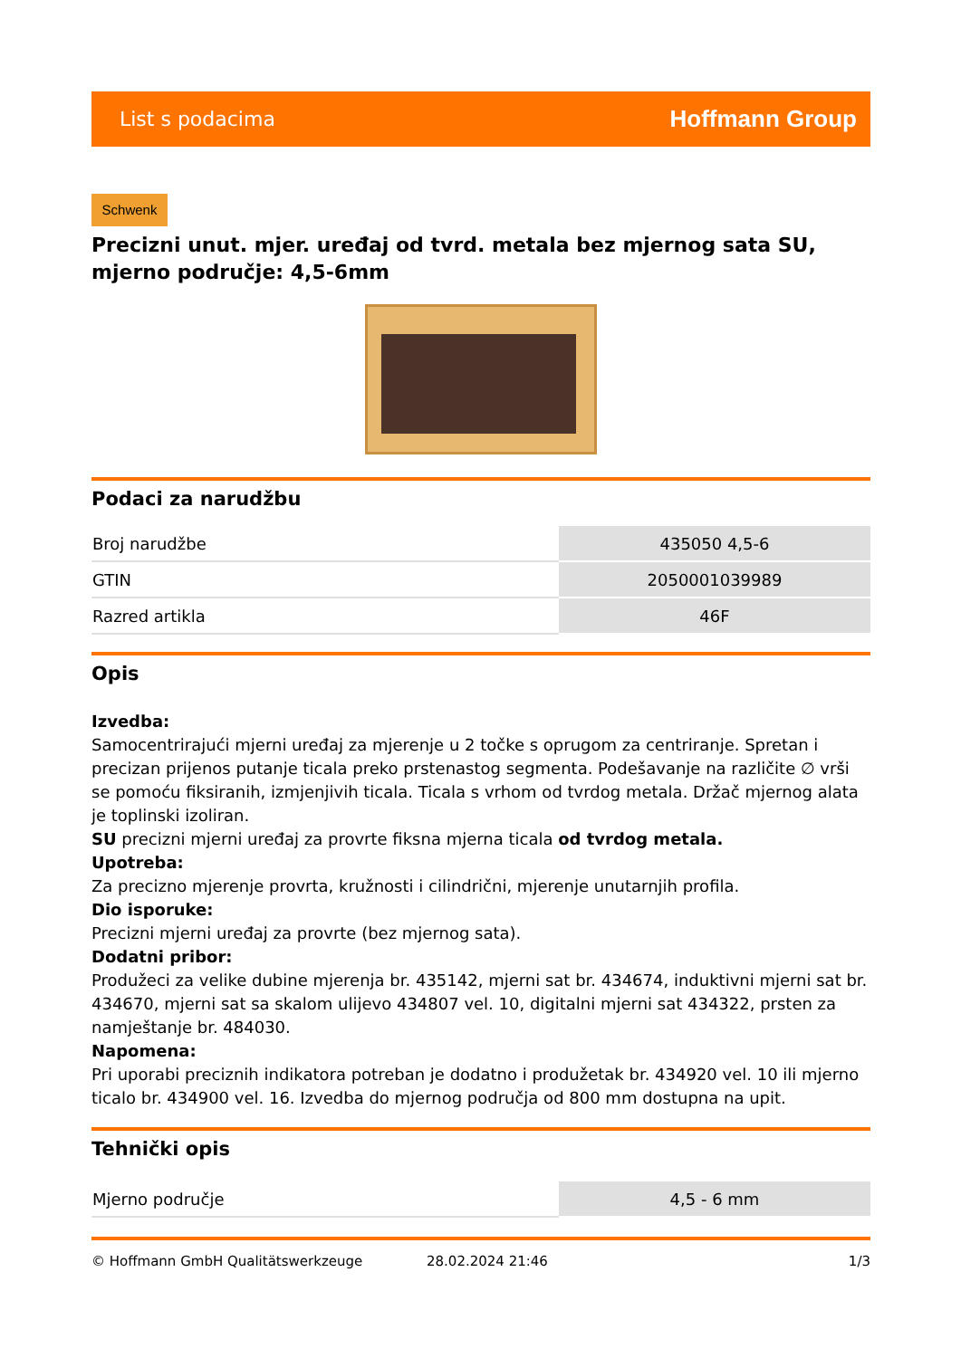List s podacima Hoffmann Group
Schwenk
Precizni unut. mjer. uređaj od tvrd. metala bez mjernog sata SU, mjerno područje: 4,5-6mm
Podaci za narudžbu
| Broj narudžbe | 435050 4,5-6 |
| GTIN | 2050001039989 |
| Razred artikla | 46F |
Opis
Izvedba:
Samocentrirajući mjerni uređaj za mjerenje u 2 točke s oprugom za centriranje. Spretan i precizan prijenos putanje ticala preko prstenastog segmenta. Podešavanje na različite ∅ vrši se pomoću fiksiranih, izmjenjivih ticala. Ticala s vrhom od tvrdog metala. Držač mjernog alata je toplinski izoliran.
SU precizni mjerni uređaj za provrte fiksna mjerna ticala od tvrdog metala.
Upotreba:
Za precizno mjerenje provrta, kružnosti i cilindrični, mjerenje unutarnjih profila.
Dio isporuke:
Precizni mjerni uređaj za provrte (bez mjernog sata).
Dodatni pribor:
Produžeci za velike dubine mjerenja br. 435142, mjerni sat br. 434674, induktivni mjerni sat br. 434670, mjerni sat sa skalom ulijevo 434807 vel. 10, digitalni mjerni sat 434322, prsten za namještanje br. 484030.
Napomena:
Pri uporabi preciznih indikatora potreban je dodatno i produžetak br. 434920 vel. 10 ili mjerno ticalo br. 434900 vel. 16. Izvedba do mjernog područja od 800 mm dostupna na upit.
Tehnički opis
| Mjerno područje | 4,5 - 6 mm |
© Hoffmann GmbH Qualitätswerkzeuge 28.02.2024 21:46 1/3